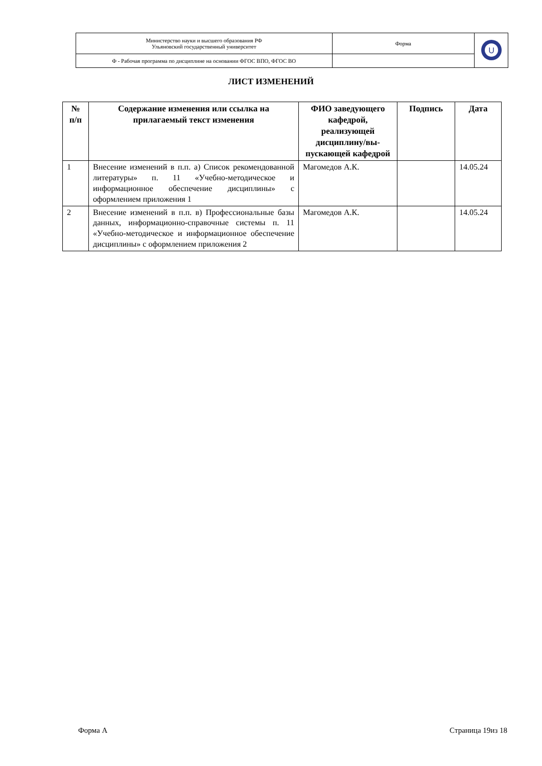| Министерство науки и высшего образования РФ Ульяновский государственный университет | Форма | U |
| Ф - Рабочая программа по дисциплине на основании ФГОС ВПО, ФГОС ВО | | |
ЛИСТ ИЗМЕНЕНИЙ
| № п/п | Содержание изменения или ссылка на прилагаемый текст изменения | ФИО заведующего кафедрой, реализующей дисциплину/вы-пускающей кафедрой | Подпись | Дата |
| --- | --- | --- | --- | --- |
| 1 | Внесение изменений в п.п. а) Список рекомендованной литературы» п. 11 «Учебно-методическое и информационное обеспечение дисциплины» с оформлением приложения 1 | Магомедов А.К. | | 14.05.24 |
| 2 | Внесение изменений в п.п. в) Профессиональные базы данных, информационно-справочные системы п. 11 «Учебно-методическое и информационное обеспечение дисциплины» с оформлением приложения 2 | Магомедов А.К. | | 14.05.24 |
Форма А Страница 19из 18